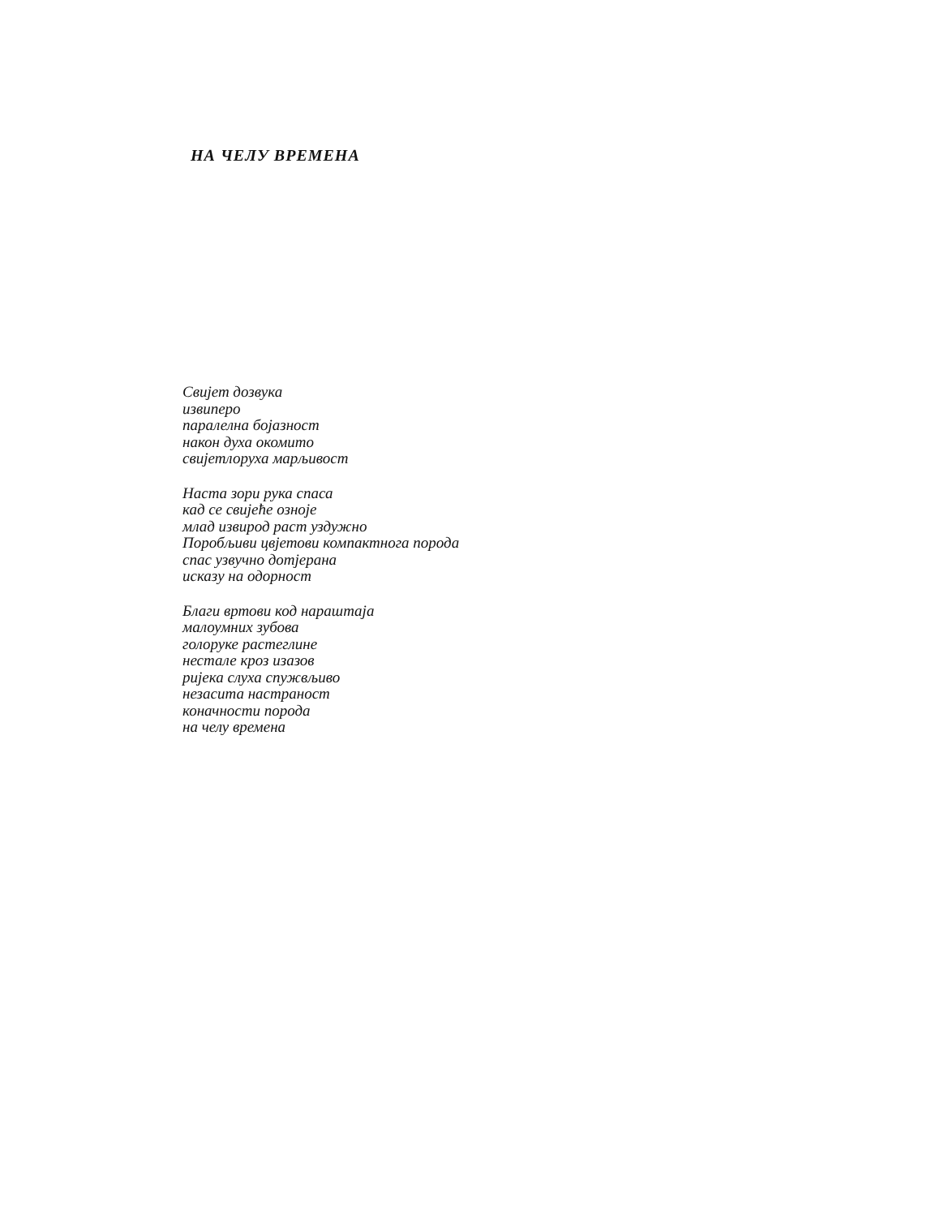НА ЧЕЛУ ВРЕМЕНА
Свијет дозвука
извиперо
паралелна бојазност
након духа окомито
свијетлоруха марљивост
Наста зори рука спаса
кад се свијеће озноје
млад извирод раст уздужно
Поробљиви цвјетови компактнога порода
спас узвучно дотјерана
исказу на одорност
Благи вртови код нараштаја
малоумних зубова
голоруке растеглине
нестале кроз изазов
ријека слуха спужвљиво
незасита настраност
коначности порода
на челу времена